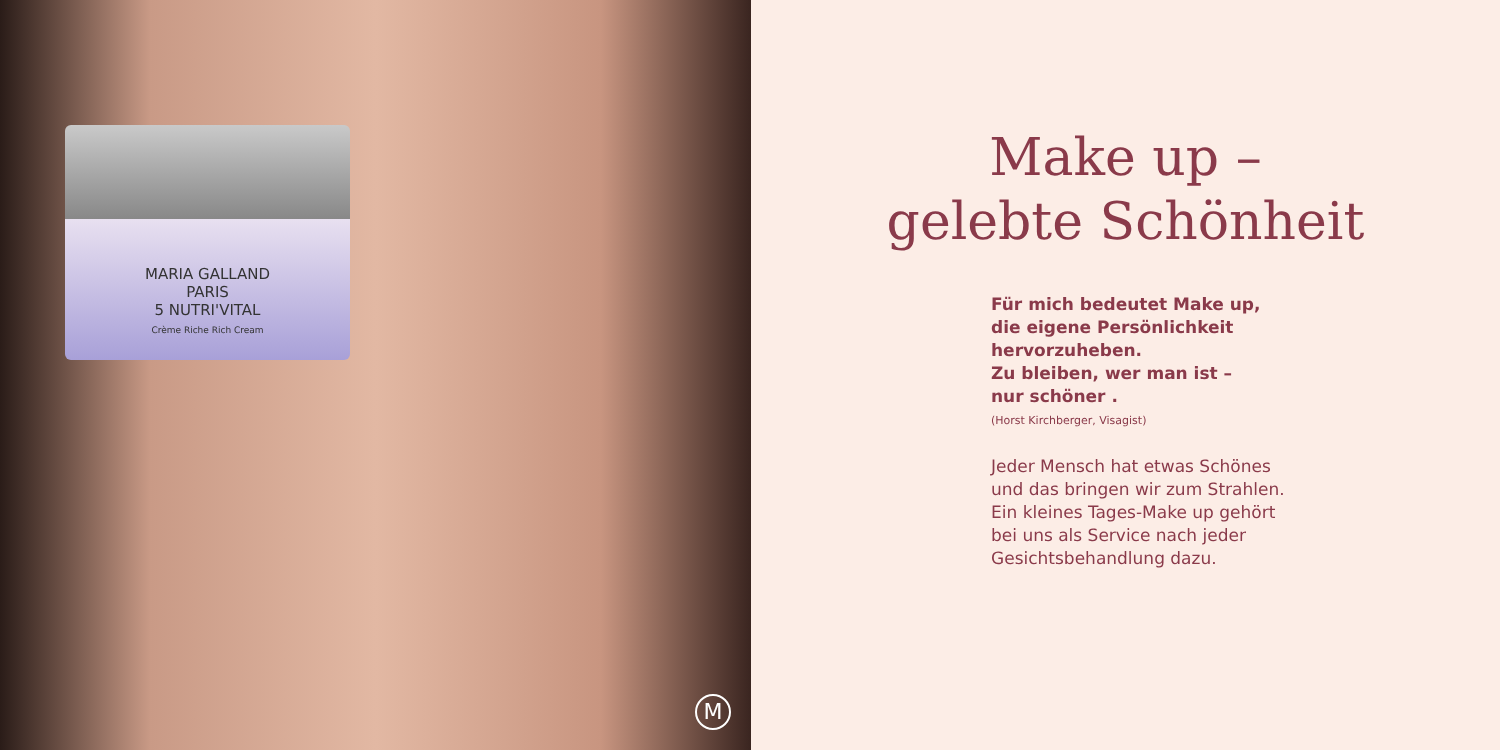MARIA GALLAND
PARIS
5 NUTRI'VITAL
Crème Riche Rich Cream
M
Make up –
gelebte Schönheit
Für mich bedeutet Make up,
die eigene Persönlichkeit
hervorzuheben.
Zu bleiben, wer man ist –
nur schöner .
(Horst Kirchberger, Visagist)
Jeder Mensch hat etwas Schönes
und das bringen wir zum Strahlen.
Ein kleines Tages-Make up gehört
bei uns als Service nach jeder
Gesichtsbehandlung dazu.